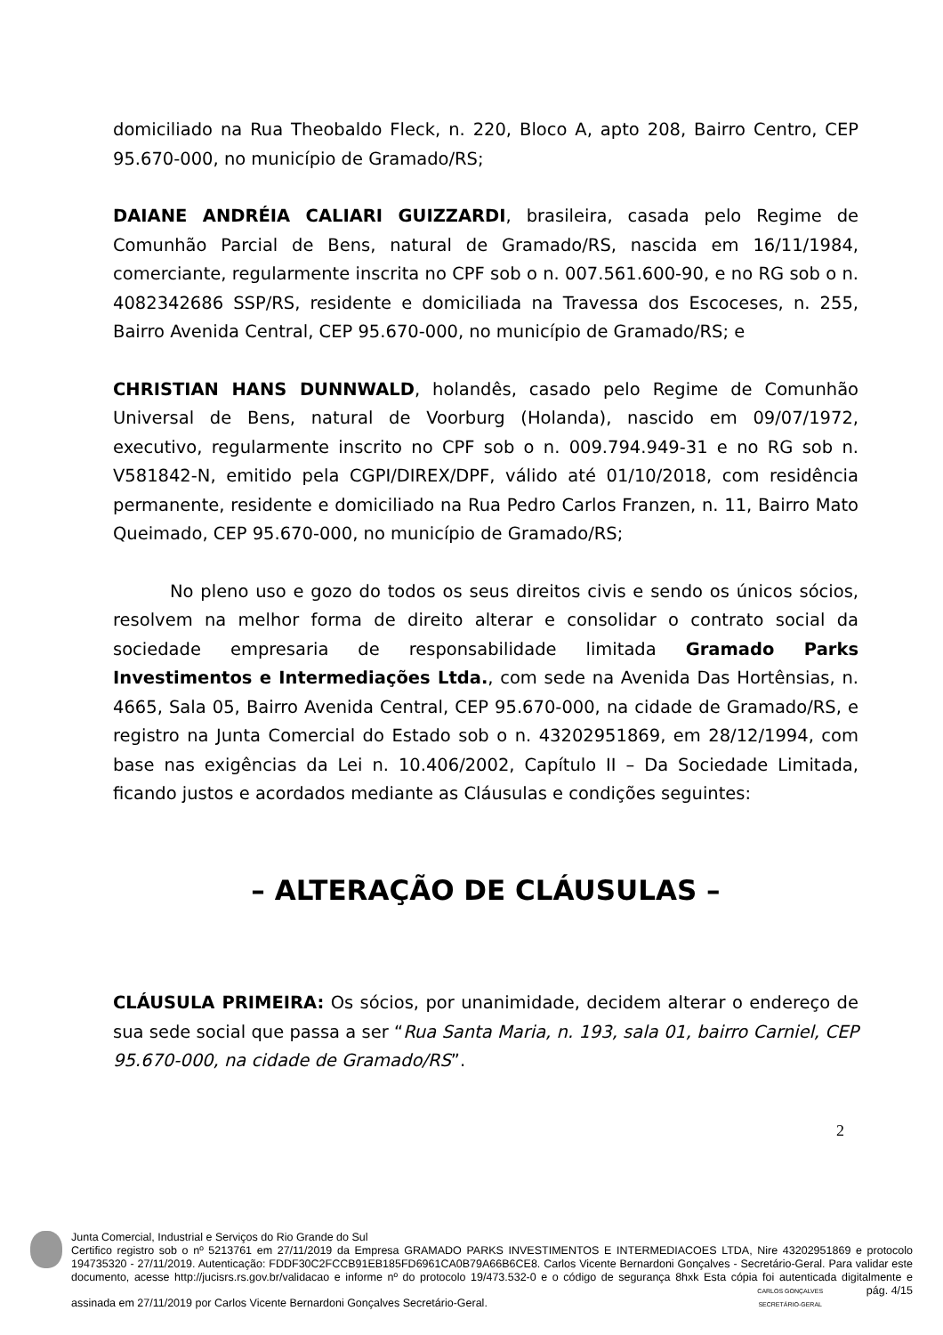domiciliado na Rua Theobaldo Fleck, n. 220, Bloco A, apto 208, Bairro Centro, CEP 95.670-000, no município de Gramado/RS;
DAIANE ANDRÉIA CALIARI GUIZZARDI, brasileira, casada pelo Regime de Comunhão Parcial de Bens, natural de Gramado/RS, nascida em 16/11/1984, comerciante, regularmente inscrita no CPF sob o n. 007.561.600-90, e no RG sob o n. 4082342686 SSP/RS, residente e domiciliada na Travessa dos Escoceses, n. 255, Bairro Avenida Central, CEP 95.670-000, no município de Gramado/RS; e
CHRISTIAN HANS DUNNWALD, holandês, casado pelo Regime de Comunhão Universal de Bens, natural de Voorburg (Holanda), nascido em 09/07/1972, executivo, regularmente inscrito no CPF sob o n. 009.794.949-31 e no RG sob n. V581842-N, emitido pela CGPI/DIREX/DPF, válido até 01/10/2018, com residência permanente, residente e domiciliado na Rua Pedro Carlos Franzen, n. 11, Bairro Mato Queimado, CEP 95.670-000, no município de Gramado/RS;
No pleno uso e gozo do todos os seus direitos civis e sendo os únicos sócios, resolvem na melhor forma de direito alterar e consolidar o contrato social da sociedade empresaria de responsabilidade limitada Gramado Parks Investimentos e Intermediações Ltda., com sede na Avenida Das Hortênsias, n. 4665, Sala 05, Bairro Avenida Central, CEP 95.670-000, na cidade de Gramado/RS, e registro na Junta Comercial do Estado sob o n. 43202951869, em 28/12/1994, com base nas exigências da Lei n. 10.406/2002, Capítulo II – Da Sociedade Limitada, ficando justos e acordados mediante as Cláusulas e condições seguintes:
– ALTERAÇÃO DE CLÁUSULAS –
CLÁUSULA PRIMEIRA: Os sócios, por unanimidade, decidem alterar o endereço de sua sede social que passa a ser “Rua Santa Maria, n. 193, sala 01, bairro Carniel, CEP 95.670-000, na cidade de Gramado/RS”.
2
Junta Comercial, Industrial e Serviços do Rio Grande do Sul
Certifico registro sob o nº 5213761 em 27/11/2019 da Empresa GRAMADO PARKS INVESTIMENTOS E INTERMEDIACOES LTDA, Nire 43202951869 e protocolo 194735320 - 27/11/2019. Autenticação: FDDF30C2FCCB91EB185FD6961CA0B79A66B6CE8. Carlos Vicente Bernardoni Gonçalves - Secretário-Geral. Para validar este documento, acesse http://jucisrs.rs.gov.br/validacao e informe nº do protocolo 19/473.532-0 e o código de segurança 8hxk Esta cópia foi autenticada digitalmente e assinada em 27/11/2019 por Carlos Vicente Bernardoni Gonçalves Secretário-Geral. CARLOS GONÇALVES
SECRETÁRIO-GERAL pág. 4/15